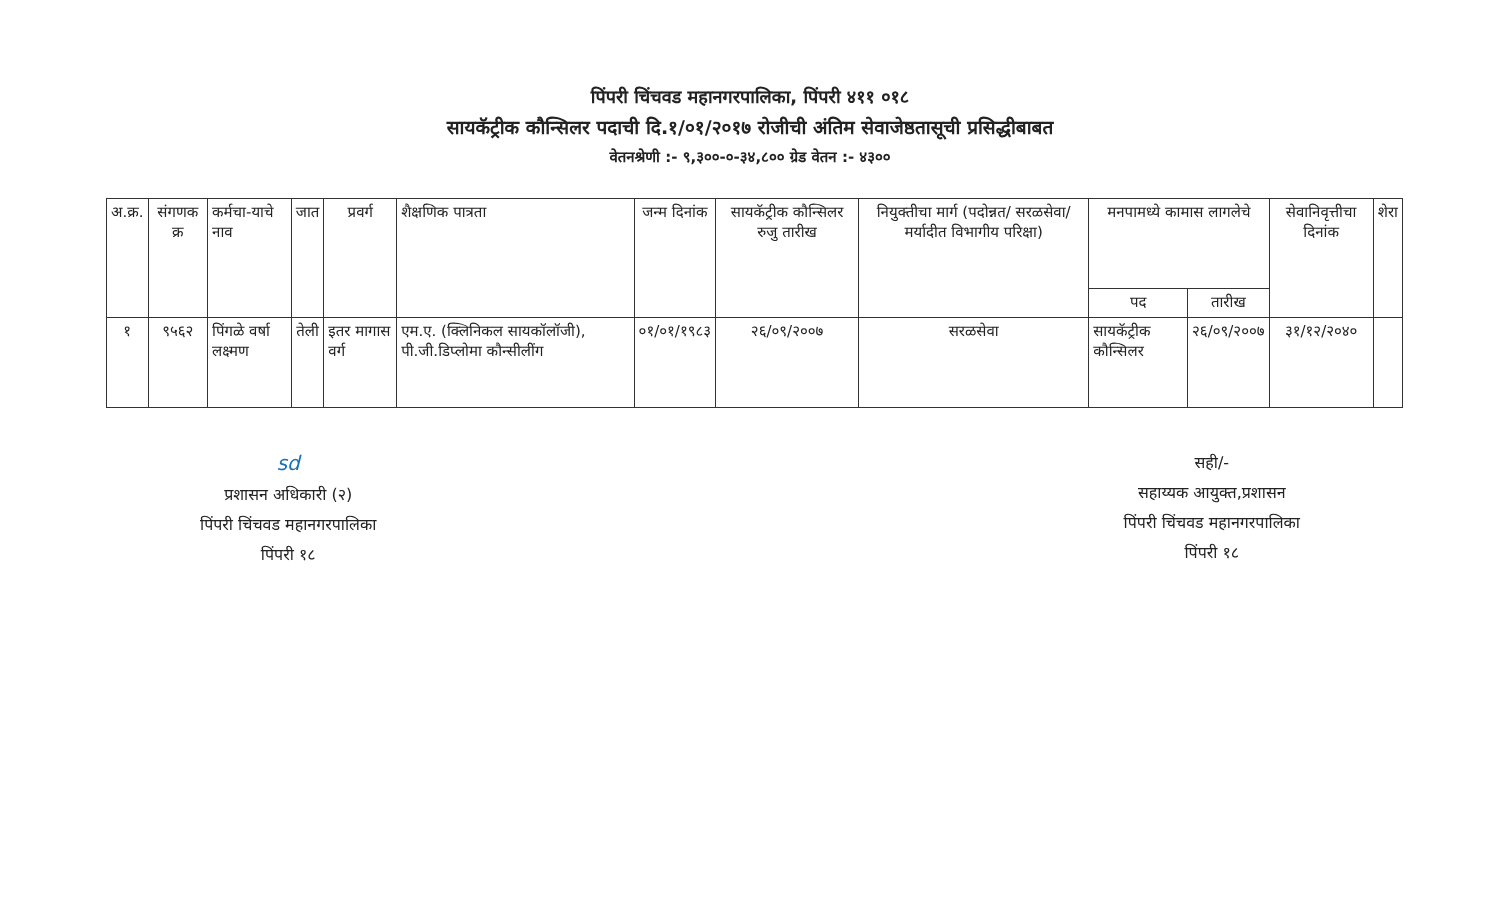पिंपरी चिंचवड महानगरपालिका, पिंपरी ४११ ०१८
सायकॅट्रीक कौन्सिलर पदाची दि.१/०१/२०१७ रोजीची अंतिम सेवाजेष्ठतासूची प्रसिद्धीबाबत
वेतनश्रेणी :- ९,३००-०-३४,८०० ग्रेड वेतन :- ४३००
| अ.क्र. | संगणक क्र | कर्मचा-याचे नाव | जात | प्रवर्ग | शैक्षणिक पात्रता | जन्म दिनांक | सायकॅट्रीक कौन्सिलर रुजु तारीख | नियुक्तीचा मार्ग (पदोन्नत/ सरळसेवा/ मर्यादीत विभागीय परिक्षा) | मनपामध्ये कामास लागलेचे | | सेवानिवृत्तीचा दिनांक | शेरा |
| --- | --- | --- | --- | --- | --- | --- | --- | --- | --- | --- | --- | --- |
| | | | | | | | | | पद | तारीख | | |
| १ | ९५६२ | पिंगळे वर्षा लक्ष्मण | तेली | इतर मागास वर्ग | एम.ए. (क्लिनिकल सायकॉलॉजी), पी.जी.डिप्लोमा कौन्सीलींग | ०१/०१/१९८३ | २६/०९/२००७ | सरळसेवा | सायकॅट्रीक कौन्सिलर | २६/०९/२००७ | ३१/१२/२०४० | |
sd
प्रशासन अधिकारी (२)
पिंपरी चिंचवड महानगरपालिका
पिंपरी १८
सही/-
सहाय्यक आयुक्त,प्रशासन
पिंपरी चिंचवड महानगरपालिका
पिंपरी १८